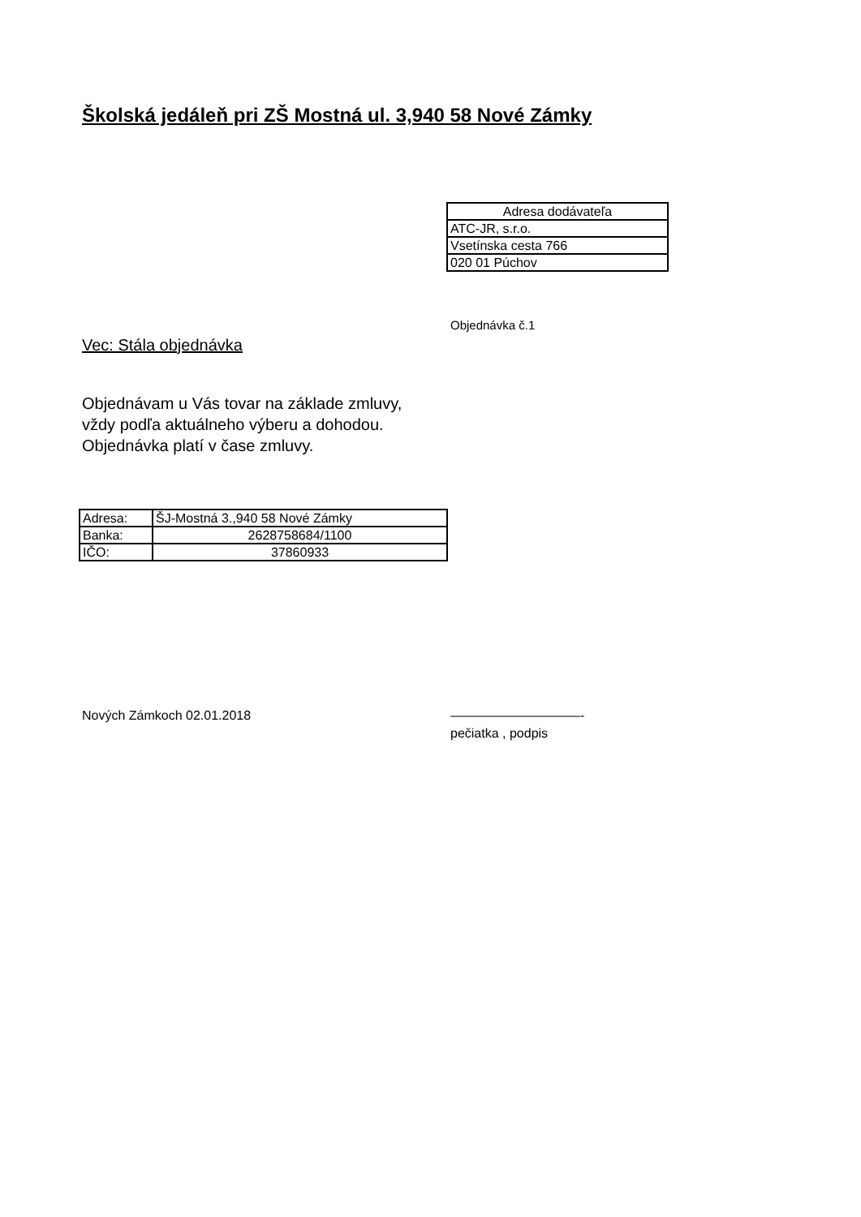Školská jedáleň pri ZŠ Mostná ul. 3,940 58 Nové Zámky
| Adresa dodávateľa |
| ATC-JR, s.r.o. |
| Vsetínska cesta 766 |
| 020 01 Púchov |
Objednávka č.1
Vec: Stála objednávka
Objednávam u Vás tovar na základe zmluvy,
vždy podľa aktuálneho výberu a dohodou.
Objednávka platí v čase zmluvy.
| Adresa: | ŠJ-Mostná 3.,940 58 Nové Zámky |
| Banka: | 2628758684/1100 |
| IČO: | 37860933 |
Nových Zámkoch 02.01.2018
——————————-
pečiatka , podpis